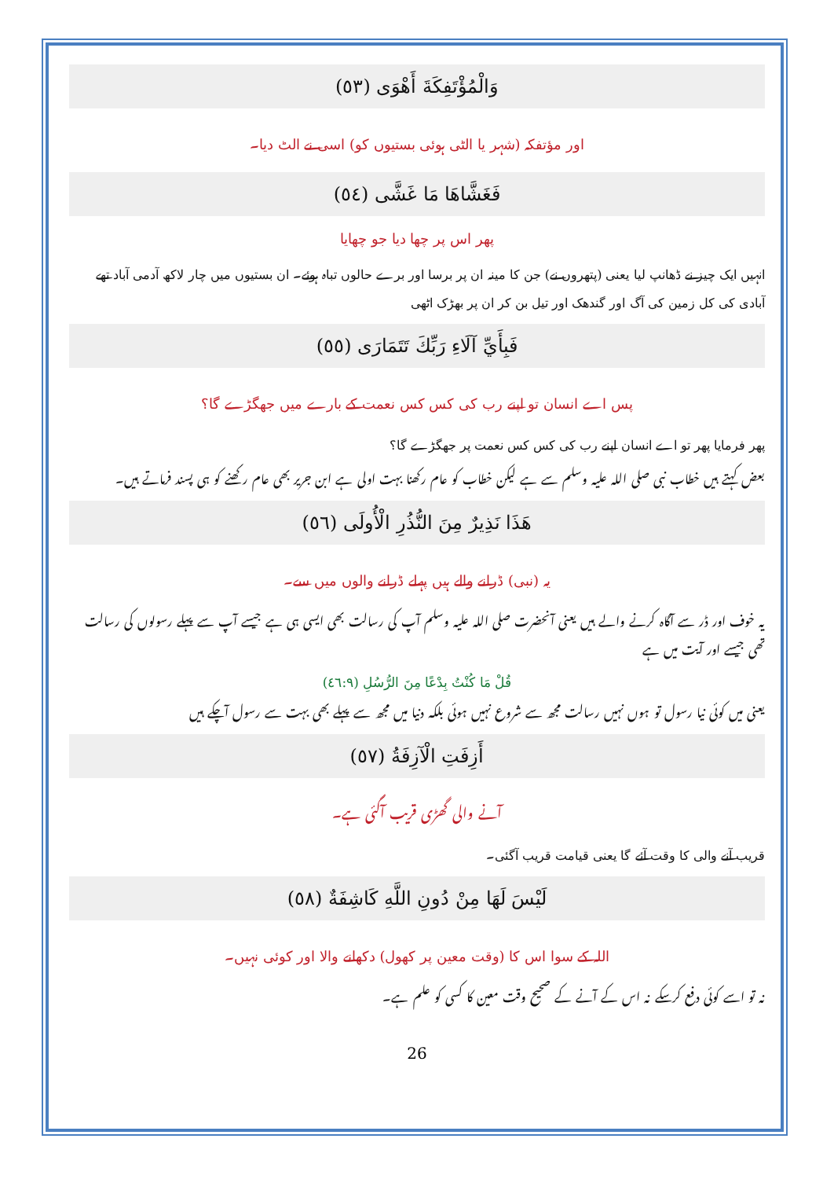وَالْمُؤْتَفِكَةَ أَهْوَى (٥٣)
اور مؤتفکہ (شہر یا الٹی ہوئی بستیوں کو) اسی نے الٹ دیا۔
فَغَشَّاهَا مَا غَشَّى (٥٤)
پھر اس پر چھا دیا جو چھایا
انہیں ایک چیز نے ڈھانپ لیا یعنی (پتھروں نے) جن کا مینہ ان پر برسا اور برے حالوں تباہ ہوئے۔ ان بستیوں میں چار لاکھ آدمی آباد تھے آبادی کی کل زمین کی آگ اور گندھک اور تیل بن کر ان پر بھڑک اٹھی
فَبِأَيِّ آلَاءِ رَبِّكَ تَتَمَارَى (٥٥)
پس اے انسان تو اپنے رب کی کس کس نعمت کے بارے میں جھگڑے گا؟
پھر فرمایا پھر تو اے انسان اپنے رب کی کس کس نعمت پر جھگڑے گا؟
بعض کہتے ہیں خطاب نبی صلی اللہ علیہ وسلم سے ہے لیکن خطاب کو عام رکھنا بہت اولی ہے ابن جریر بھی عام رکھنے کو ہی پسند فرماتے ہیں۔
هَذَا نَذِيرٌ مِنَ النُّذُرِ الْأُولَى (٥٦)
یہ (نبی) ڈرانے والے ہیں پہلے ڈرانے والوں میں سے۔
یہ خوف اور ڈر سے آگاہ کرنے والے ہیں یعنی آنحضرت صلی اللہ علیہ وسلم آپ کی رسالت بھی ایسی ہی ہے جیسے آپ سے پہلے رسولوں کی رسالت تھی جیسے اور آیت میں ہے
قُلْ مَا كُنْتُ بِدْعًا مِنَ الرُّسُلِ (٤٦:٩)
یعنی میں کوئی نیا رسول تو ہوں نہیں رسالت مجھ سے شروع نہیں ہوئی بلکہ دنیا میں مجھ سے پہلے بھی بہت سے رسول آچکے ہیں
أَزِفَتِ الْآزِفَةُ (٥٧)
آنے والی گھڑی قریب آگئی ہے۔
قریب آنے والی کا وقت آئے گا یعنی قیامت قریب آگئی۔
لَيْسَ لَهَا مِنْ دُونِ اللَّهِ كَاشِفَةٌ (٥٨)
اللہ کے سوا اس کا (وقت معین پر کھول) دکھانے والا اور کوئی نہیں۔
نہ تو اسے کوئی دفع کرسکے نہ اس کے آنے کے صحیح وقت معین کا کسی کو علم ہے۔
26